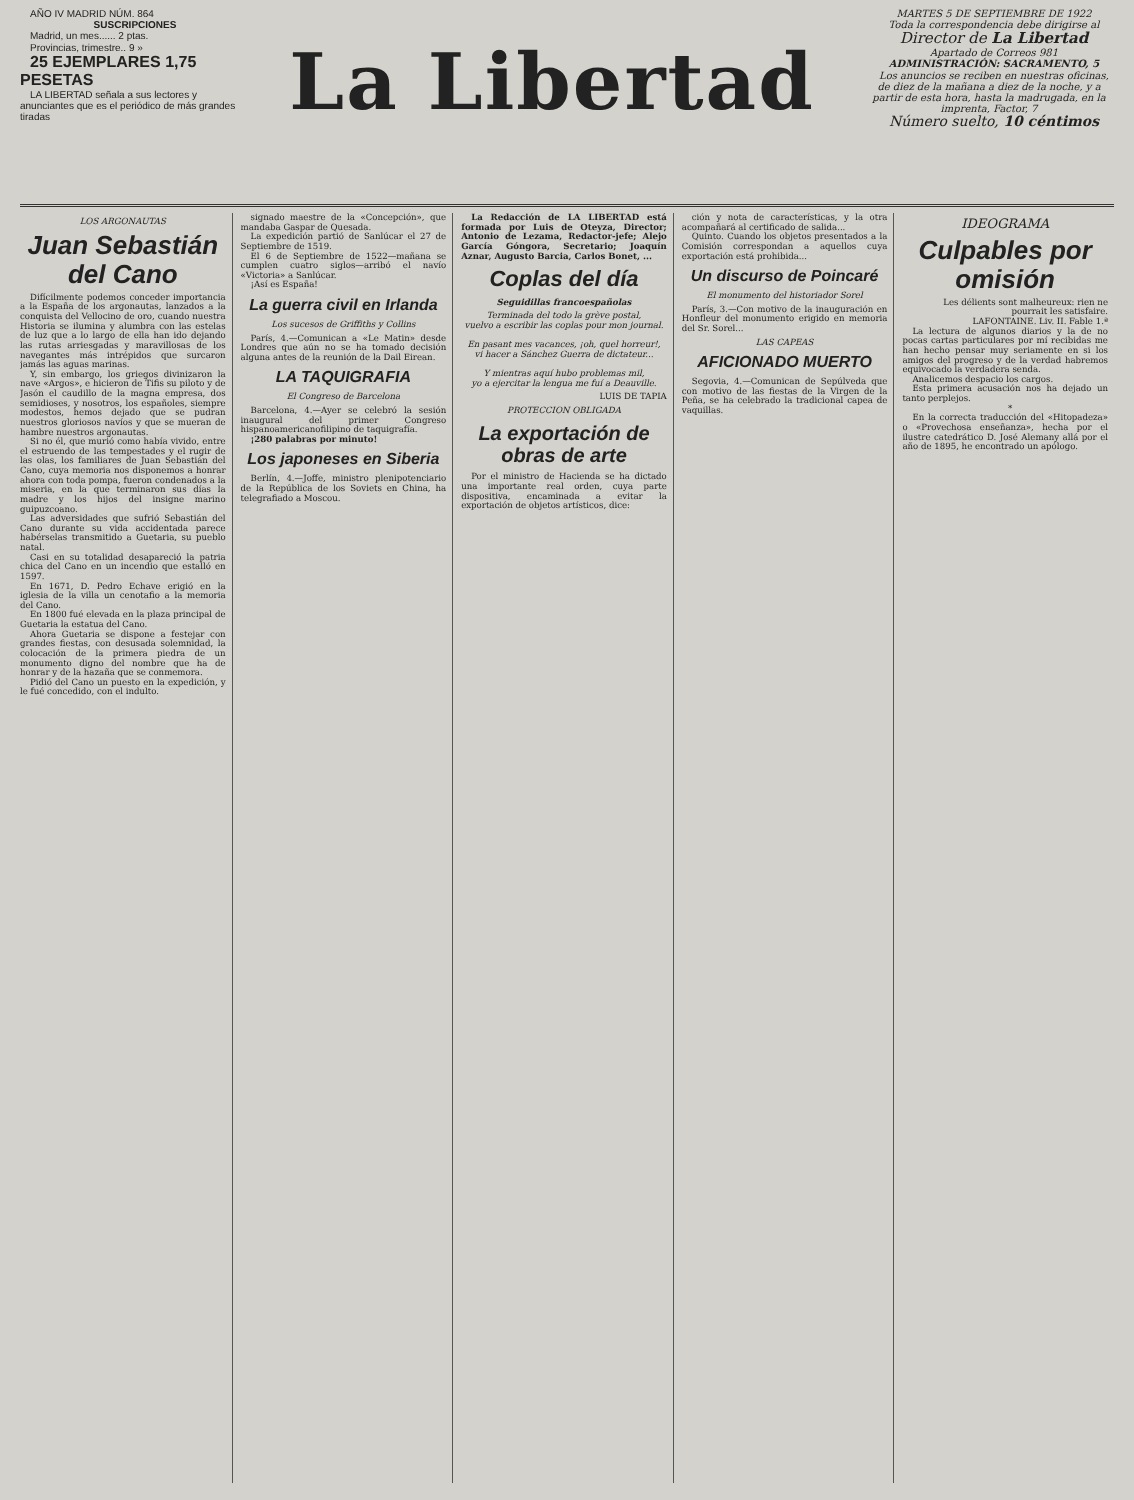AÑO IV MADRID NÚM. 864
SUSCRIPCIONES
Madrid, un mes...... 2 ptas.
Provincias, trimestre.. 9 »
25 EJEMPLARES 1,75 PESETAS
LA LIBERTAD señala a sus lectores y anunciantes que es el periódico de más grandes tiradas
La Libertad
MARTES 5 DE SEPTIEMBRE DE 1922
Toda la correspondencia debe dirigirse al
Director de La Libertad
Apartado de Correos 981
ADMINISTRACIÓN: SACRAMENTO, 5
Los anuncios se reciben en nuestras oficinas, de diez de la mañana a diez de la noche, y a partir de esta hora, hasta la madrugada, en la imprenta, Factor, 7
Número suelto, 10 céntimos
LOS ARGONAUTAS
Juan Sebastián del Cano
Difícilmente podemos conceder importancia a la España de los argonautas, lanzados a la conquista del Vellocino de oro, cuando nuestra Historia se ilumina y alumbra con las estelas de luz que a lo largo de ella han ido dejando las rutas arriesgadas y maravillosas de los navegantes más intrépidos que surcaron jamás las aguas marinas.
Y, sin embargo, los griegos divinizaron la nave «Argos», e hicieron de Tifis su piloto y de Jasón el caudillo de la magna empresa, dos semidioses, y nosotros, los españoles, siempre modestos, hemos dejado que se pudran nuestros gloriosos navíos y que se mueran de hambre nuestros argonautas.
Si no él, que murió como había vivido, entre el estruendo de las tempestades y el rugir de las olas, los familiares de Juan Sebastián del Cano, cuya memoria nos disponemos a honrar ahora con toda pompa, fueron condenados a la miseria, en la que terminaron sus días la madre y los hijos del insigne marino guipuzcoano.
Las adversidades que sufrió Sebastián del Cano durante su vida accidentada parece habérselas transmitido a Guetaria, su pueblo natal.
Casi en su totalidad desapareció la patria chica del Cano en un incendio que estalló en 1597.
En 1671, D. Pedro Echave erigió en la iglesia de la villa un cenotafio a la memoria del Cano.
En 1800 fué elevada en la plaza principal de Guetaria la estatua del Cano.
Ahora Guetaria se dispone a festejar con grandes fiestas, con desusada solemnidad, la colocación de la primera piedra de un monumento digno del nombre que ha de honrar y de la hazaña que se conmemora.
Pidió del Cano un puesto en la expedición, y le fué concedido, con el indulto.
signado maestre de la «Concepción», que mandaba Gaspar de Quesada.
La expedición partió de Sanlúcar el 27 de Septiembre de 1519.
El 6 de Septiembre de 1522—mañana se cumplen cuatro siglos—arribó el navío «Victoria» a Sanlúcar.
¡Así es España!
La guerra civil en Irlanda
Los sucesos de Griffiths y Collins
París, 4.—Comunican a «Le Matin» desde Londres que aún no se ha tomado decisión alguna antes de la reunión de la Dail Eirean.
LA TAQUIGRAFIA
El Congreso de Barcelona
Barcelona, 4.—Ayer se celebró la sesión inaugural del primer Congreso hispanoamericanofilipino de taquigrafía.
¡280 palabras por minuto!
Los japoneses en Siberia
Berlín, 4.—Joffe, ministro plenipotenciario de la República de los Soviets en China, ha telegrafiado a Moscou.
La Redacción de LA LIBERTAD está formada por Luis de Oteyza, Director; Antonio de Lezama, Redactor-jefe; Alejo García Góngora, Secretario; Joaquín Aznar, Augusto Barcia, Carlos Bonet, ...
Coplas del día
Seguidillas francoespañolas
Terminada del todo la grève postal,
vuelvo a escribir las coplas pour mon journal.
En pasant mes vacances, ¡oh, quel horreur!,
vi hacer a Sánchez Guerra de dictateur...
Y mientras aquí hubo problemas mil,
yo a ejercitar la lengua me fuí a Deauville.
LUIS DE TAPIA
PROTECCION OBLIGADA
La exportación de obras de arte
Por el ministro de Hacienda se ha dictado una importante real orden, cuya parte dispositiva, encaminada a evitar la exportación de objetos artísticos, dice:
ción y nota de características, y la otra acompañará al certificado de salida...
Quinto. Cuando los objetos presentados a la Comisión correspondan a aquellos cuya exportación está prohibida...
Un discurso de Poincaré
El monumento del historiador Sorel
París, 3.—Con motivo de la inauguración en Honfleur del monumento erigido en memoria del Sr. Sorel...
LAS CAPEAS
AFICIONADO MUERTO
Segovia, 4.—Comunican de Sepúlveda que con motivo de las fiestas de la Virgen de la Peña, se ha celebrado la tradicional capea de vaquillas.
IDEOGRAMA
Culpables por omisión
Les délients sont malheureux: rien ne pourrait les satisfaire.
LAFONTAINE. Liv. II. Fable 1.ª
La lectura de algunos diarios y la de no pocas cartas particulares por mí recibidas me han hecho pensar muy seriamente en si los amigos del progreso y de la verdad habremos equivocado la verdadera senda.
Analicemos despacio los cargos.
Esta primera acusación nos ha dejado un tanto perplejos.
*
En la correcta traducción del «Hitopadeza» o «Provechosa enseñanza», hecha por el ilustre catedrático D. José Alemany allá por el año de 1895, he encontrado un apólogo.